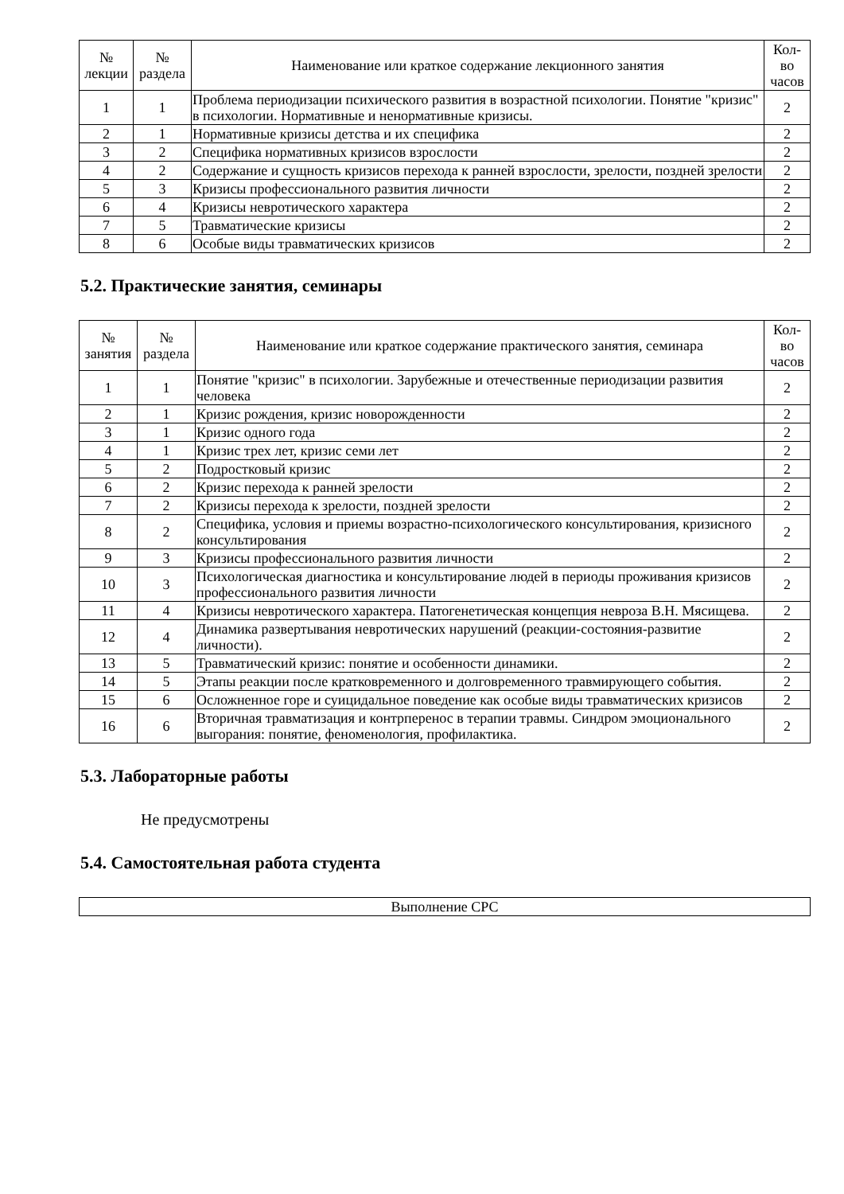| № лекции | № раздела | Наименование или краткое содержание лекционного занятия | Кол- во часов |
| --- | --- | --- | --- |
| 1 | 1 | Проблема периодизации психического развития в возрастной психологии. Понятие "кризис" в психологии. Нормативные и ненормативные кризисы. | 2 |
| 2 | 1 | Нормативные кризисы детства и их специфика | 2 |
| 3 | 2 | Специфика нормативных кризисов взрослости | 2 |
| 4 | 2 | Содержание и сущность кризисов перехода к ранней взрослости, зрелости, поздней зрелости | 2 |
| 5 | 3 | Кризисы профессионального развития личности | 2 |
| 6 | 4 | Кризисы невротического характера | 2 |
| 7 | 5 | Травматические кризисы | 2 |
| 8 | 6 | Особые виды травматических кризисов | 2 |
5.2. Практические занятия, семинары
| № занятия | № раздела | Наименование или краткое содержание практического занятия, семинара | Кол- во часов |
| --- | --- | --- | --- |
| 1 | 1 | Понятие "кризис" в психологии. Зарубежные и отечественные периодизации развития человека | 2 |
| 2 | 1 | Кризис рождения, кризис новорожденности | 2 |
| 3 | 1 | Кризис одного года | 2 |
| 4 | 1 | Кризис трех лет, кризис семи лет | 2 |
| 5 | 2 | Подростковый кризис | 2 |
| 6 | 2 | Кризис перехода к ранней зрелости | 2 |
| 7 | 2 | Кризисы перехода к зрелости, поздней зрелости | 2 |
| 8 | 2 | Специфика, условия и приемы возрастно-психологического консультирования, кризисного консультирования | 2 |
| 9 | 3 | Кризисы профессионального развития личности | 2 |
| 10 | 3 | Психологическая диагностика и консультирование людей в периоды проживания кризисов профессионального развития личности | 2 |
| 11 | 4 | Кризисы невротического характера. Патогенетическая концепция невроза В.Н. Мясищева. | 2 |
| 12 | 4 | Динамика развертывания невротических нарушений (реакции-состояния-развитие личности). | 2 |
| 13 | 5 | Травматический кризис: понятие и особенности динамики. | 2 |
| 14 | 5 | Этапы реакции после кратковременного и долговременного травмирующего события. | 2 |
| 15 | 6 | Осложненное горе и суицидальное поведение как особые виды травматических кризисов | 2 |
| 16 | 6 | Вторичная травматизация и контрперенос в терапии травмы. Синдром эмоционального выгорания: понятие, феноменология, профилактика. | 2 |
5.3. Лабораторные работы
Не предусмотрены
5.4. Самостоятельная работа студента
| Выполнение СРС |